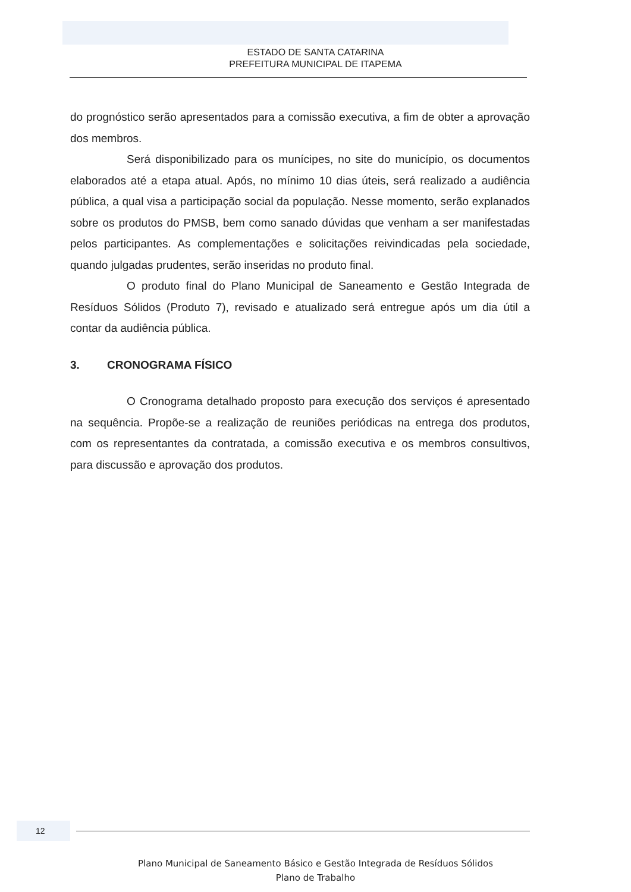ESTADO DE SANTA CATARINA
PREFEITURA MUNICIPAL DE ITAPEMA
do prognóstico serão apresentados para a comissão executiva, a fim de obter a aprovação dos membros.
Será disponibilizado para os munícipes, no site do município, os documentos elaborados até a etapa atual. Após, no mínimo 10 dias úteis, será realizado a audiência pública, a qual visa a participação social da população. Nesse momento, serão explanados sobre os produtos do PMSB, bem como sanado dúvidas que venham a ser manifestadas pelos participantes. As complementações e solicitações reivindicadas pela sociedade, quando julgadas prudentes, serão inseridas no produto final.
O produto final do Plano Municipal de Saneamento e Gestão Integrada de Resíduos Sólidos (Produto 7), revisado e atualizado será entregue após um dia útil a contar da audiência pública.
3. CRONOGRAMA FÍSICO
O Cronograma detalhado proposto para execução dos serviços é apresentado na sequência. Propõe-se a realização de reuniões periódicas na entrega dos produtos, com os representantes da contratada, a comissão executiva e os membros consultivos, para discussão e aprovação dos produtos.
12
Plano Municipal de Saneamento Básico e Gestão Integrada de Resíduos Sólidos
Plano de Trabalho